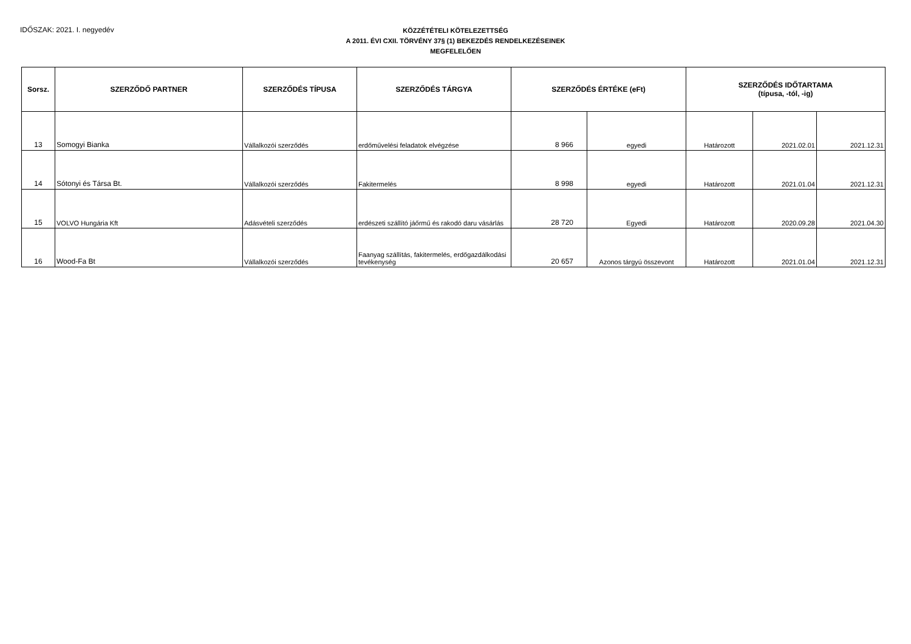IDŐSZAK: 2021. I. negyedév
KÖZZÉTÉTELI KÖTELEZETTSÉG
A 2011. ÉVI CXII. TÖRVÉNY 37§ (1) BEKEZDÉS RENDELKEZÉSEINEK
MEGFELELŐEN
| Sorsz. | SZERZŐDŐ PARTNER | SZERZŐDÉS TÍPUSA | SZERZŐDÉS TÁRGYA | SZERZŐDÉS ÉRTÉKE (eFt) | | SZERZŐDÉS IDŐTARTAMA (típusa, -tól, -ig) | | |
| --- | --- | --- | --- | --- | --- | --- | --- | --- |
| 13 | Somogyi Bianka | Vállalkozói szerződés | erdőművelési feladatok elvégzése | 8 966 | egyedi | Határozott | 2021.02.01 | 2021.12.31 |
| 14 | Sótonyi és Társa Bt. | Vállalkozói szerződés | Fakitermelés | 8 998 | egyedi | Határozott | 2021.01.04 | 2021.12.31 |
| 15 | VOLVO Hungária Kft | Adásvételi szerződés | erdészeti szállító jáőrmű és rakodó daru vásárlás | 28 720 | Egyedi | Határozott | 2020.09.28 | 2021.04.30 |
| 16 | Wood-Fa Bt | Vállalkozói szerződés | Faanyag szállítás, fakitermelés, erdőgazdálkodási tevékenység | 20 657 | Azonos tárgyú összevont | Határozott | 2021.01.04 | 2021.12.31 |